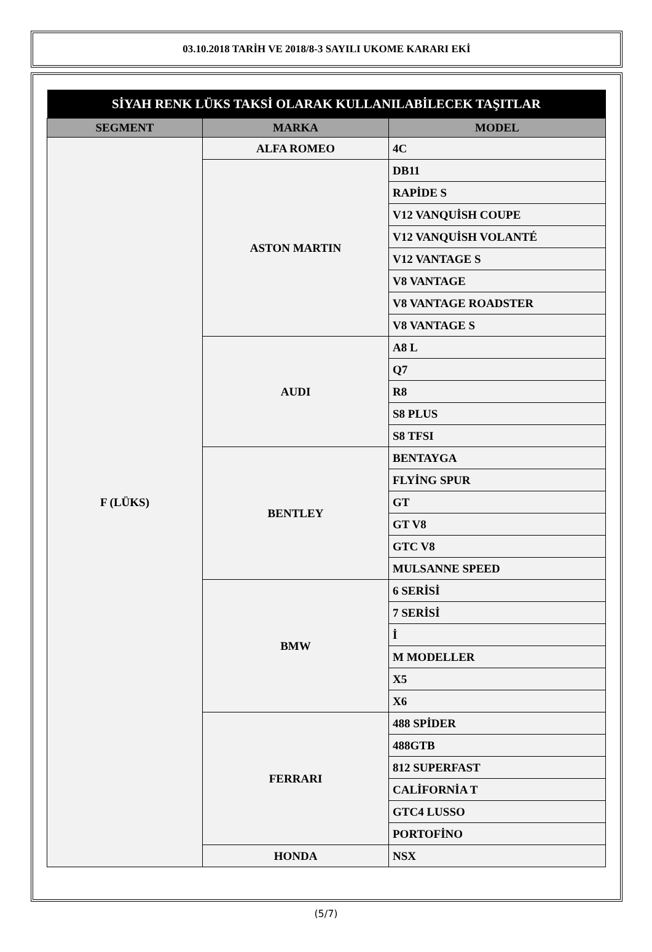03.10.2018 TARİH VE 2018/8-3 SAYILI UKOME KARARI EKİ
| SİYAH RENK LÜKS TAKSİ OLARAK KULLANILABİLECEK TAŞITLAR | | |
| --- | --- | --- |
| SEGMENT | MARKA | MODEL |
| F (LÜKS) | ALFA ROMEO | 4C |
| | ASTON MARTIN | DB11 |
| | | RAPİDE S |
| | | V12 VANQUİSH COUPE |
| | | V12 VANQUİSH VOLANTÉ |
| | | V12 VANTAGE S |
| | | V8 VANTAGE |
| | | V8 VANTAGE ROADSTER |
| | | V8 VANTAGE S |
| | AUDI | A8 L |
| | | Q7 |
| | | R8 |
| | | S8 PLUS |
| | | S8 TFSI |
| | BENTLEY | BENTAYGA |
| | | FLYİNG SPUR |
| | | GT |
| | | GT V8 |
| | | GTC V8 |
| | | MULSANNE SPEED |
| | BMW | 6 SERİSİ |
| | | 7 SERİSİ |
| | | İ |
| | | M MODELLER |
| | | X5 |
| | | X6 |
| | FERRARI | 488 SPİDER |
| | | 488GTB |
| | | 812 SUPERFAST |
| | | CALİFORNİA T |
| | | GTC4 LUSSO |
| | | PORTOFİNO |
| | HONDA | NSX |
(5/7)